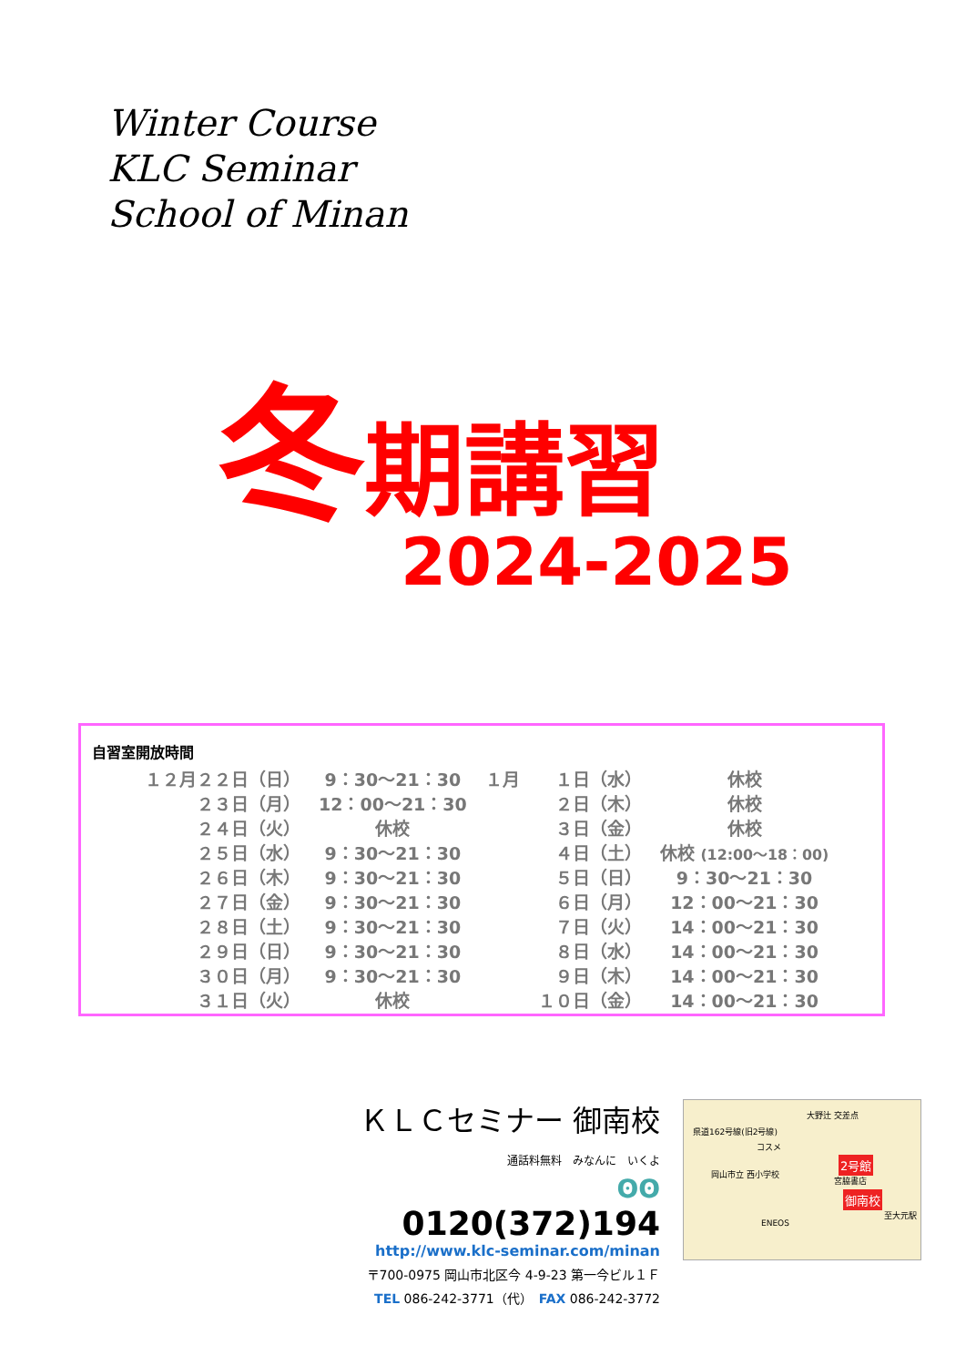Winter Course
KLC Seminar
School of Minan
冬期講習
2024-2025
自習室開放時間
| １２月２２日（日） | 9：30～21：30 | １月 | １日（水） | 休校 |
| ２３日（月） | 12：00～21：30 | | ２日（木） | 休校 |
| ２４日（火） | 休校 | | ３日（金） | 休校 |
| ２５日（水） | 9：30～21：30 | | ４日（土） | 休校 (12:00～18：00) |
| ２６日（木） | 9：30～21：30 | | ５日（日） | 9：30～21：30 |
| ２７日（金） | 9：30～21：30 | | ６日（月） | 12：00～21：30 |
| ２８日（土） | 9：30～21：30 | | ７日（火） | 14：00～21：30 |
| ２９日（日） | 9：30～21：30 | | ８日（水） | 14：00～21：30 |
| ３０日（月） | 9：30～21：30 | | ９日（木） | 14：00～21：30 |
| ３１日（火） | 休校 | | １０日（金） | 14：00～21：30 |
ＫＬＣセミナー 御南校
通話料無料　みなんに　いくよ
ʘʘ 0120(372)194
http://www.klc-seminar.com/minan
〒700-0975 岡山市北区今 4-9-23 第一今ビル１Ｆ
TEL 086-242-3771（代）　FAX 086-242-3772
大野辻 交差点
県道162号線(旧2号線)
コスメ
2号館
岡山市立 西小学校
宮脇書店
御南校
至大元駅
ENEOS